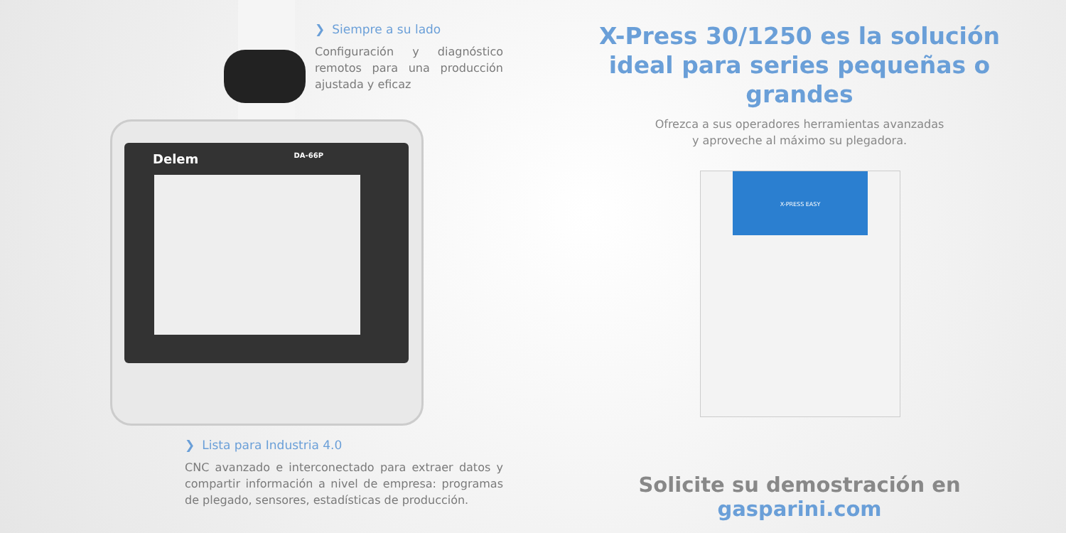Delem DA-66P
❯ Siempre a su lado
Configuración y diagnóstico remotos para una producción ajustada y eficaz
❯ Lista para Industria 4.0
CNC avanzado e interconectado para extraer datos y compartir información a nivel de empresa: programas de plegado, sensores, estadísticas de producción.
X-Press 30/1250 es la solución ideal para series pequeñas o grandes
Ofrezca a sus operadores herramientas avanzadas
y aproveche al máximo su plegadora.
X-PRESS EASY
Solicite su demostración en gasparini.com